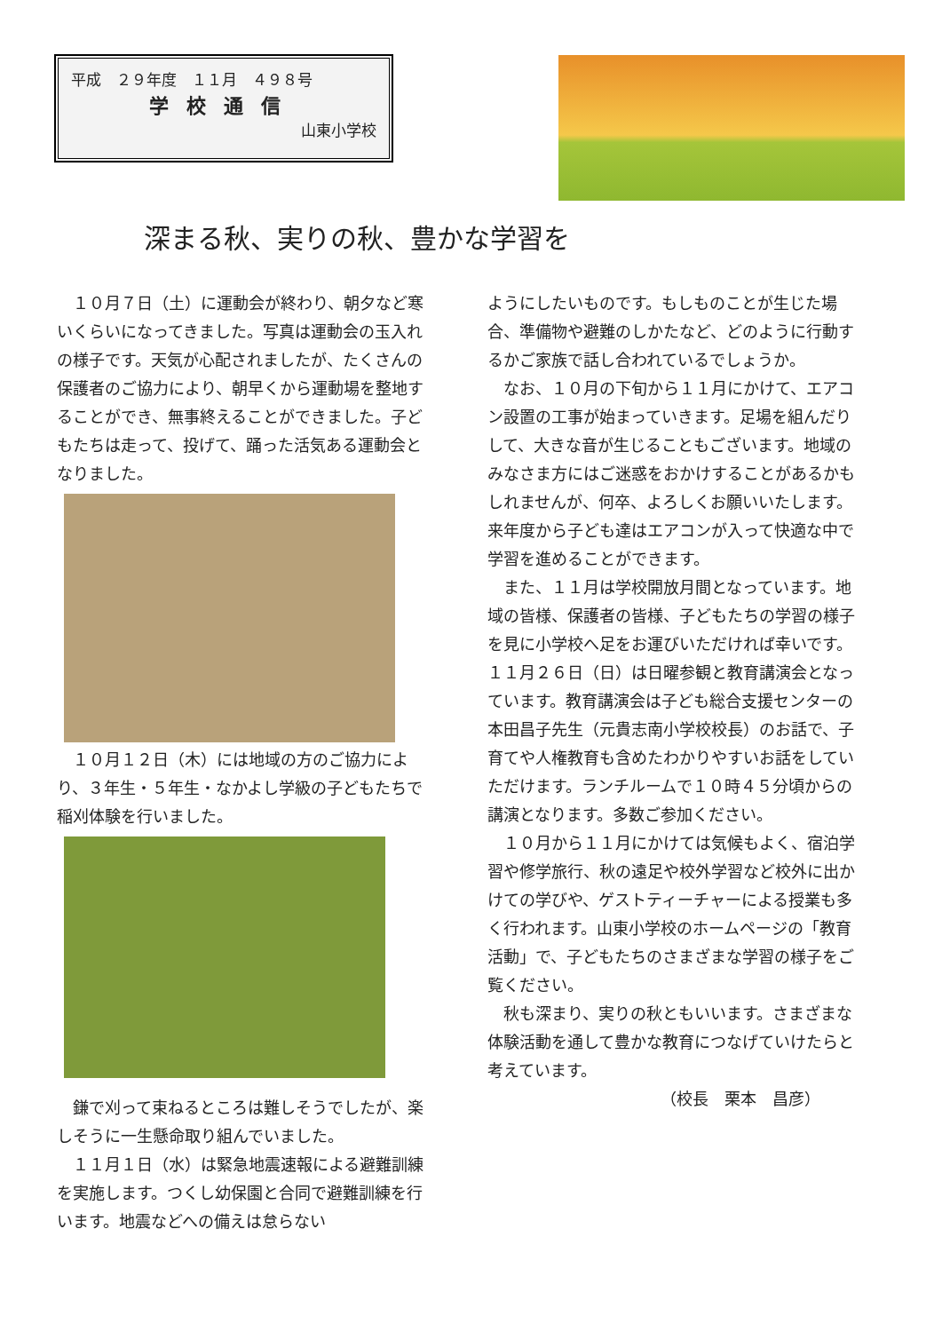平成　２９年度　１１月　４９８号
学校通信
山東小学校
深まる秋、実りの秋、豊かな学習を
　１０月７日（土）に運動会が終わり、朝夕など寒いくらいになってきました。写真は運動会の玉入れの様子です。天気が心配されましたが、たくさんの保護者のご協力により、朝早くから運動場を整地することができ、無事終えることができました。子どもたちは走って、投げて、踊った活気ある運動会となりました。
　１０月１２日（木）には地域の方のご協力により、３年生・５年生・なかよし学級の子どもたちで稲刈体験を行いました。
　鎌で刈って束ねるところは難しそうでしたが、楽しそうに一生懸命取り組んでいました。
　１１月１日（水）は緊急地震速報による避難訓練を実施します。つくし幼保園と合同で避難訓練を行います。地震などへの備えは怠らない
ようにしたいものです。もしものことが生じた場合、準備物や避難のしかたなど、どのように行動するかご家族で話し合われているでしょうか。
　なお、１０月の下旬から１１月にかけて、エアコン設置の工事が始まっていきます。足場を組んだりして、大きな音が生じることもございます。地域のみなさま方にはご迷惑をおかけすることがあるかもしれませんが、何卒、よろしくお願いいたします。来年度から子ども達はエアコンが入って快適な中で学習を進めることができます。
　また、１１月は学校開放月間となっています。地域の皆様、保護者の皆様、子どもたちの学習の様子を見に小学校へ足をお運びいただければ幸いです。１１月２６日（日）は日曜参観と教育講演会となっています。教育講演会は子ども総合支援センターの本田昌子先生（元貴志南小学校校長）のお話で、子育てや人権教育も含めたわかりやすいお話をしていただけます。ランチルームで１０時４５分頃からの講演となります。多数ご参加ください。
　１０月から１１月にかけては気候もよく、宿泊学習や修学旅行、秋の遠足や校外学習など校外に出かけての学びや、ゲストティーチャーによる授業も多く行われます。山東小学校のホームページの「教育活動」で、子どもたちのさまざまな学習の様子をご覧ください。
　秋も深まり、実りの秋ともいいます。さまざまな体験活動を通して豊かな教育につなげていけたらと考えています。
（校長　栗本　昌彦）